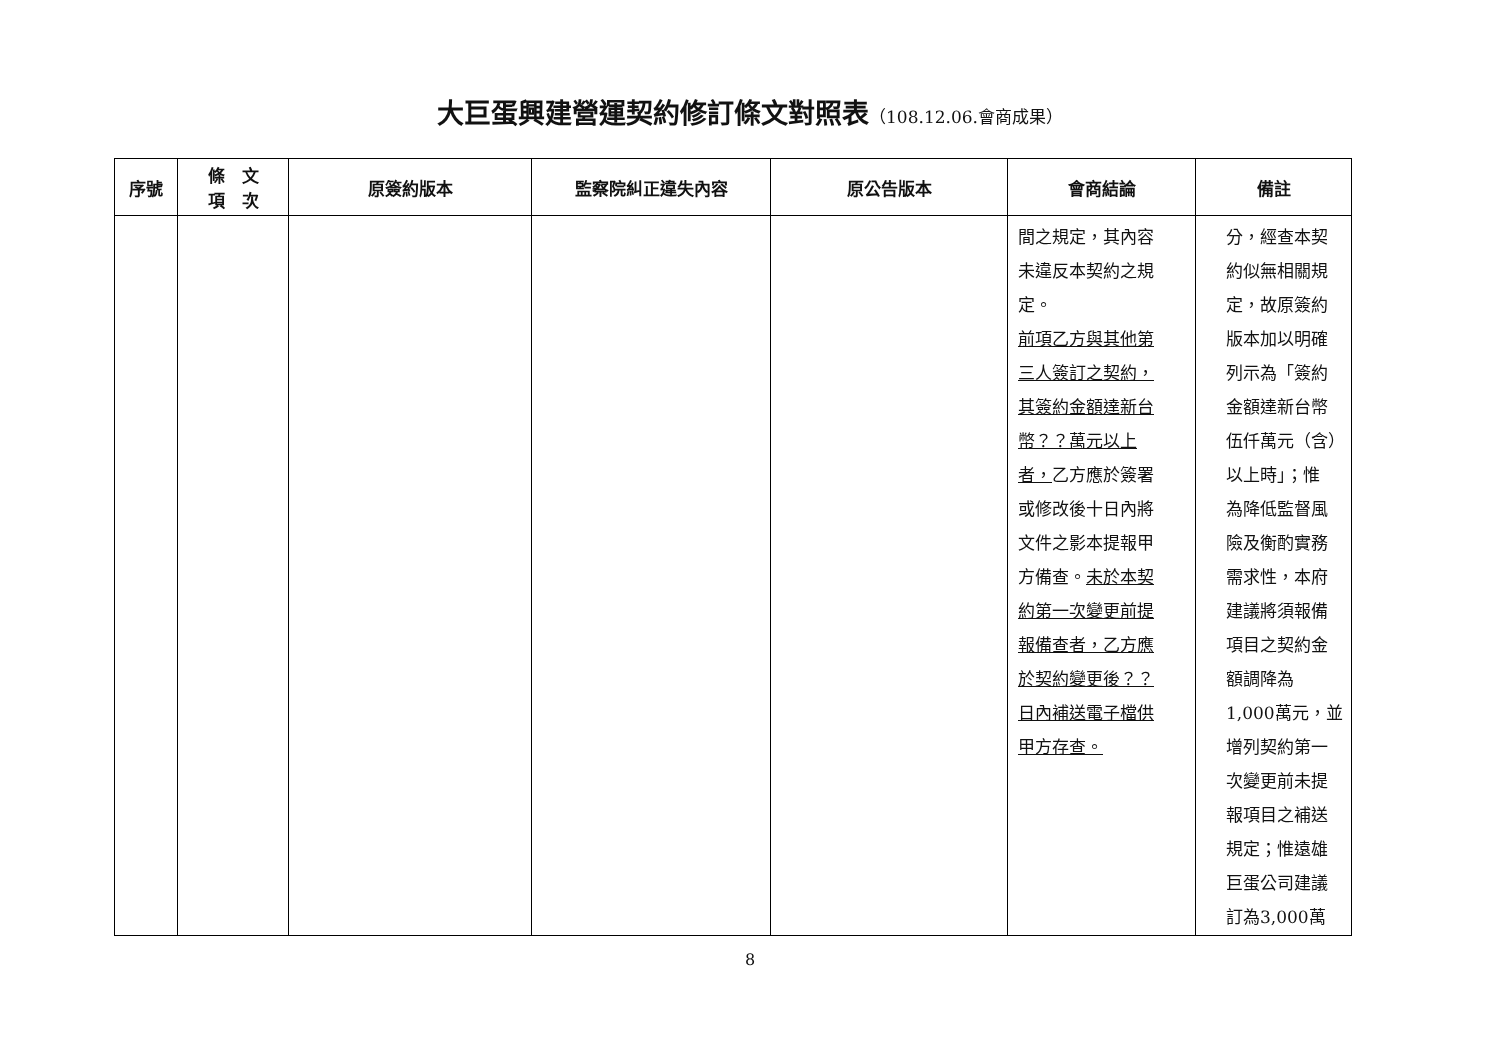大巨蛋興建營運契約修訂條文對照表（108.12.06.會商成果）
| 序號 | 條 文 項 次 | 原簽約版本 | 監察院糾正違失內容 | 原公告版本 | 會商結論 | 備註 |
| --- | --- | --- | --- | --- | --- | --- |
| | | | | | 間之規定，其內容 未違反本契約之規 定。 前項乙方與其他第 三人簽訂之契約， 其簽約金額達新台 幣？？萬元以上 者， 乙方應於簽署 或修改後十日內將 文件之影本提報甲 方備查。 未於本契 約第一次變更前提 報備查者，乙方應 於契約變更後？？ 日內補送電子檔供 甲方存查。 | 分，經查本契 約似無相關規 定，故原簽約 版本加以明確 列示為「簽約 金額達新台幣 伍仟萬元（含） 以上時」；惟 為降低監督風 險及衡酌實務 需求性，本府 建議將須報備 項目之契約金 額調降為 1,000萬元，並 增列契約第一 次變更前未提 報項目之補送 規定；惟遠雄 巨蛋公司建議 訂為3,000萬 |
8